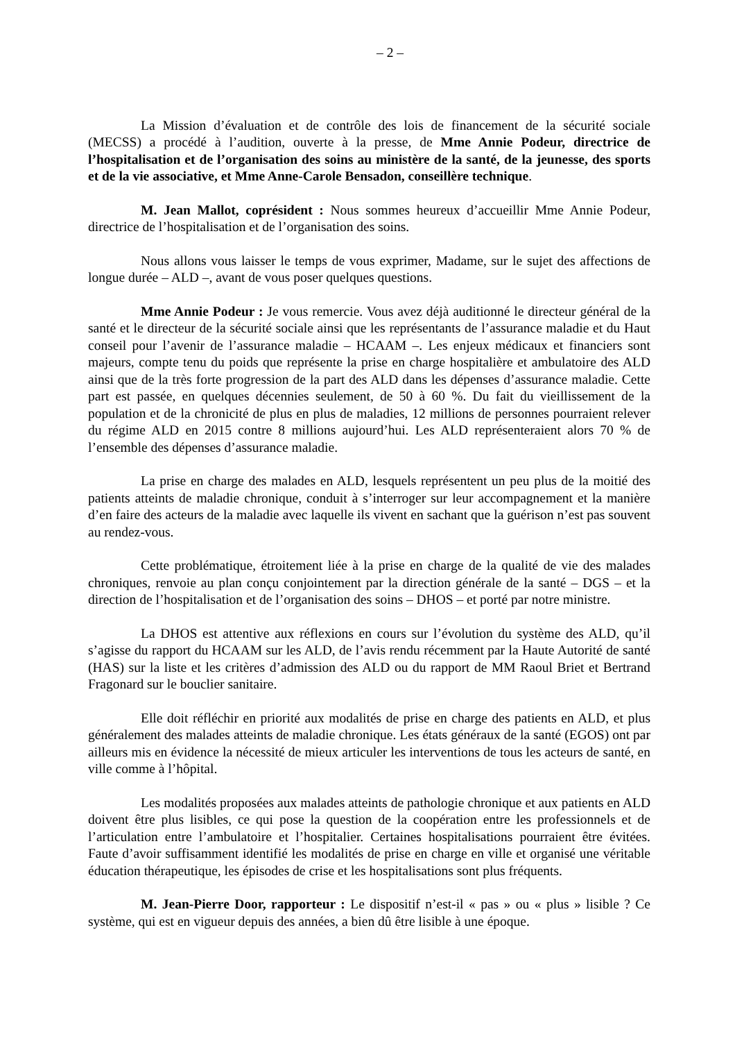– 2 –
La Mission d’évaluation et de contrôle des lois de financement de la sécurité sociale (MECSS) a procédé à l’audition, ouverte à la presse, de Mme Annie Podeur, directrice de l’hospitalisation et de l’organisation des soins au ministère de la santé, de la jeunesse, des sports et de la vie associative, et Mme Anne-Carole Bensadon, conseillère technique.
M. Jean Mallot, coprésident : Nous sommes heureux d’accueillir Mme Annie Podeur, directrice de l’hospitalisation et de l’organisation des soins.
Nous allons vous laisser le temps de vous exprimer, Madame, sur le sujet des affections de longue durée – ALD –, avant de vous poser quelques questions.
Mme Annie Podeur : Je vous remercie. Vous avez déjà auditionné le directeur général de la santé et le directeur de la sécurité sociale ainsi que les représentants de l’assurance maladie et du Haut conseil pour l’avenir de l’assurance maladie – HCAAM –. Les enjeux médicaux et financiers sont majeurs, compte tenu du poids que représente la prise en charge hospitalière et ambulatoire des ALD ainsi que de la très forte progression de la part des ALD dans les dépenses d’assurance maladie. Cette part est passée, en quelques décennies seulement, de 50 à 60 %. Du fait du vieillissement de la population et de la chronicité de plus en plus de maladies, 12 millions de personnes pourraient relever du régime ALD en 2015 contre 8 millions aujourd’hui. Les ALD représenteraient alors 70 % de l’ensemble des dépenses d’assurance maladie.
La prise en charge des malades en ALD, lesquels représentent un peu plus de la moitié des patients atteints de maladie chronique, conduit à s’interroger sur leur accompagnement et la manière d’en faire des acteurs de la maladie avec laquelle ils vivent en sachant que la guérison n’est pas souvent au rendez-vous.
Cette problématique, étroitement liée à la prise en charge de la qualité de vie des malades chroniques, renvoie au plan conçu conjointement par la direction générale de la santé – DGS – et la direction de l’hospitalisation et de l’organisation des soins – DHOS – et porté par notre ministre.
La DHOS est attentive aux réflexions en cours sur l’évolution du système des ALD, qu’il s’agisse du rapport du HCAAM sur les ALD, de l’avis rendu récemment par la Haute Autorité de santé (HAS) sur la liste et les critères d’admission des ALD ou du rapport de MM Raoul Briet et Bertrand Fragonard sur le bouclier sanitaire.
Elle doit réfléchir en priorité aux modalités de prise en charge des patients en ALD, et plus généralement des malades atteints de maladie chronique. Les états généraux de la santé (EGOS) ont par ailleurs mis en évidence la nécessité de mieux articuler les interventions de tous les acteurs de santé, en ville comme à l’hôpital.
Les modalités proposées aux malades atteints de pathologie chronique et aux patients en ALD doivent être plus lisibles, ce qui pose la question de la coopération entre les professionnels et de l’articulation entre l’ambulatoire et l’hospitalier. Certaines hospitalisations pourraient être évitées. Faute d’avoir suffisamment identifié les modalités de prise en charge en ville et organisé une véritable éducation thérapeutique, les épisodes de crise et les hospitalisations sont plus fréquents.
M. Jean-Pierre Door, rapporteur : Le dispositif n’est-il « pas » ou « plus » lisible ? Ce système, qui est en vigueur depuis des années, a bien dû être lisible à une époque.